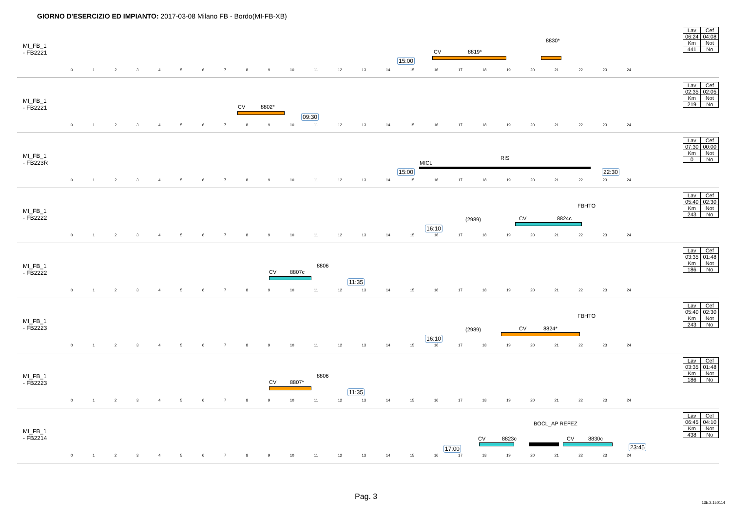GIORNO D'ESERCIZIO ED IMPIANTO: 2017-03-08 Milano FB - Bordo(MI-FB-XB)
MI_FB_1
- FB2221
15:00
8819*
CV
8830*
| Lav | Cef |
| 06:24 | 04:08 |
| Km | Not |
| 441 | No |
0123456789 10 11 12 13 14 15 16 17 18 19 20 21 22 23 24
MI_FB_1
- FB2221
CV 8802*
09:30
| Lav | Cef |
| 02:35 | 02:05 |
| Km | Not |
| 219 | No |
0123456789 10 11 12 13 14 15 16 17 18 19 20 21 22 23 24
MI_FB_1
- FB223R
15:00
MICL
RIS
22:30
| Lav | Cef |
| 07:30 | 00:00 |
| Km | Not |
| 0 | No |
0123456789 10 11 12 13 14 15 16 17 18 19 20 21 22 23 24
MI_FB_1
- FB2222
16:10
(2989) CV 8824c
FBHTO
| Lav | Cef |
| 05:40 | 02:30 |
| Km | Not |
| 243 | No |
0123456789 10 11 12 13 14 15 16 17 18 19 20 21 22 23 24
MI_FB_1
- FB2222
CV 8807c
8806
11:35
| Lav | Cef |
| 03:35 | 01:48 |
| Km | Not |
| 186 | No |
0123456789 10 11 12 13 14 15 16 17 18 19 20 21 22 23 24
MI_FB_1
- FB2223
16:10
(2989) CV 8824*
FBHTO
| Lav | Cef |
| 05:40 | 02:30 |
| Km | Not |
| 243 | No |
0123456789 10 11 12 13 14 15 16 17 18 19 20 21 22 23 24
MI_FB_1
- FB2223
CV 8807*
8806
11:35
| Lav | Cef |
| 03:35 | 01:48 |
| Km | Not |
| 186 | No |
0123456789 10 11 12 13 14 15 16 17 18 19 20 21 22 23 24
MI_FB_1
- FB2214
17:00
CV 8823c CV 8830c
BOCL_AP REFEZ
23:45
| Lav | Cef |
| 06:45 | 04:10 |
| Km | Not |
| 438 | No |
0123456789 10 11 12 13 14 15 16 17 18 19 20 21 22 23 24
Pag. 3
13b.2.150114